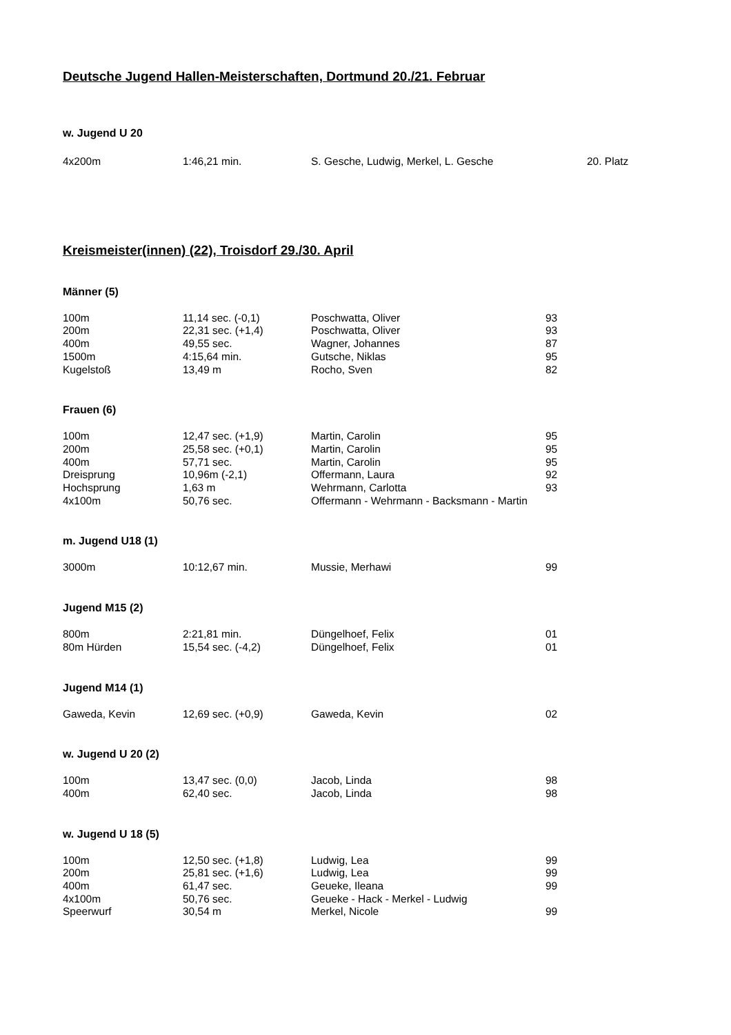Deutsche Jugend Hallen-Meisterschaften, Dortmund 20./21. Februar
w. Jugend U 20
| 4x200m | 1:46,21 min. | S. Gesche, Ludwig, Merkel, L. Gesche | 20. Platz |
Kreismeister(innen) (22), Troisdorf 29./30. April
Männer (5)
| 100m | 11,14 sec. (-0,1) | Poschwatta, Oliver | 93 |
| 200m | 22,31 sec. (+1,4) | Poschwatta, Oliver | 93 |
| 400m | 49,55 sec. | Wagner, Johannes | 87 |
| 1500m | 4:15,64 min. | Gutsche, Niklas | 95 |
| Kugelstoß | 13,49 m | Rocho, Sven | 82 |
Frauen (6)
| 100m | 12,47 sec. (+1,9) | Martin, Carolin | 95 |
| 200m | 25,58 sec. (+0,1) | Martin, Carolin | 95 |
| 400m | 57,71 sec. | Martin, Carolin | 95 |
| Dreisprung | 10,96m (-2,1) | Offermann, Laura | 92 |
| Hochsprung | 1,63 m | Wehrmann, Carlotta | 93 |
| 4x100m | 50,76 sec. | Offermann - Wehrmann - Backsmann - Martin | |
m. Jugend U18 (1)
| 3000m | 10:12,67 min. | Mussie, Merhawi | 99 |
Jugend M15 (2)
| 800m | 2:21,81 min. | Düngelhoef, Felix | 01 |
| 80m Hürden | 15,54 sec. (-4,2) | Düngelhoef, Felix | 01 |
Jugend M14 (1)
| Gaweda, Kevin | 12,69 sec. (+0,9) | Gaweda, Kevin | 02 |
w. Jugend U 20 (2)
| 100m | 13,47 sec. (0,0) | Jacob, Linda | 98 |
| 400m | 62,40 sec. | Jacob, Linda | 98 |
w. Jugend U 18 (5)
| 100m | 12,50 sec. (+1,8) | Ludwig, Lea | 99 |
| 200m | 25,81 sec. (+1,6) | Ludwig, Lea | 99 |
| 400m | 61,47 sec. | Geueke, Ileana | 99 |
| 4x100m | 50,76 sec. | Geueke - Hack - Merkel - Ludwig | |
| Speerwurf | 30,54 m | Merkel, Nicole | 99 |